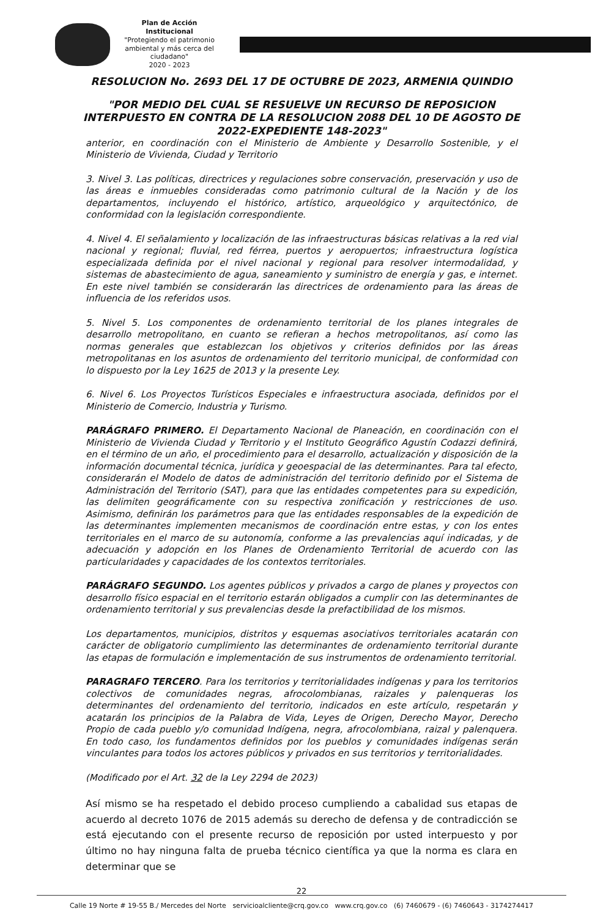Plan de Acción Institucional
"Protegiendo el patrimonio ambiental y más cerca del ciudadano"
2020 - 2023
RESOLUCION No. 2693 DEL 17 DE OCTUBRE DE 2023, ARMENIA QUINDIO
"POR MEDIO DEL CUAL SE RESUELVE UN RECURSO DE REPOSICION INTERPUESTO EN CONTRA DE LA RESOLUCION 2088 DEL 10 DE AGOSTO DE 2022-EXPEDIENTE 148-2023"
anterior, en coordinación con el Ministerio de Ambiente y Desarrollo Sostenible, y el Ministerio de Vivienda, Ciudad y Territorio
3. Nivel 3. Las políticas, directrices y regulaciones sobre conservación, preservación y uso de las áreas e inmuebles consideradas como patrimonio cultural de la Nación y de los departamentos, incluyendo el histórico, artístico, arqueológico y arquitectónico, de conformidad con la legislación correspondiente.
4. Nivel 4. El señalamiento y localización de las infraestructuras básicas relativas a la red vial nacional y regional; fluvial, red férrea, puertos y aeropuertos; infraestructura logística especializada definida por el nivel nacional y regional para resolver intermodalidad, y sistemas de abastecimiento de agua, saneamiento y suministro de energía y gas, e internet. En este nivel también se considerarán las directrices de ordenamiento para las áreas de influencia de los referidos usos.
5. Nivel 5. Los componentes de ordenamiento territorial de los planes integrales de desarrollo metropolitano, en cuanto se refieran a hechos metropolitanos, así como las normas generales que establezcan los objetivos y criterios definidos por las áreas metropolitanas en los asuntos de ordenamiento del territorio municipal, de conformidad con lo dispuesto por la Ley 1625 de 2013 y la presente Ley.
6. Nivel 6. Los Proyectos Turísticos Especiales e infraestructura asociada, definidos por el Ministerio de Comercio, Industria y Turismo.
PARÁGRAFO PRIMERO. El Departamento Nacional de Planeación, en coordinación con el Ministerio de Vivienda Ciudad y Territorio y el Instituto Geográfico Agustín Codazzi definirá, en el término de un año, el procedimiento para el desarrollo, actualización y disposición de la información documental técnica, jurídica y geoespacial de las determinantes. Para tal efecto, considerarán el Modelo de datos de administración del territorio definido por el Sistema de Administración del Territorio (SAT), para que las entidades competentes para su expedición, las delimiten geográficamente con su respectiva zonificación y restricciones de uso. Asimismo, definirán los parámetros para que las entidades responsables de la expedición de las determinantes implementen mecanismos de coordinación entre estas, y con los entes territoriales en el marco de su autonomía, conforme a las prevalencias aquí indicadas, y de adecuación y adopción en los Planes de Ordenamiento Territorial de acuerdo con las particularidades y capacidades de los contextos territoriales.
PARÁGRAFO SEGUNDO. Los agentes públicos y privados a cargo de planes y proyectos con desarrollo físico espacial en el territorio estarán obligados a cumplir con las determinantes de ordenamiento territorial y sus prevalencias desde la prefactibilidad de los mismos.
Los departamentos, municipios, distritos y esquemas asociativos territoriales acatarán con carácter de obligatorio cumplimiento las determinantes de ordenamiento territorial durante las etapas de formulación e implementación de sus instrumentos de ordenamiento territorial.
PARAGRAFO TERCERO. Para los territorios y territorialidades indígenas y para los territorios colectivos de comunidades negras, afrocolombianas, raizales y palenqueras los determinantes del ordenamiento del territorio, indicados en este artículo, respetarán y acatarán los principios de la Palabra de Vida, Leyes de Origen, Derecho Mayor, Derecho Propio de cada pueblo y/o comunidad Indígena, negra, afrocolombiana, raizal y palenquera. En todo caso, los fundamentos definidos por los pueblos y comunidades indígenas serán vinculantes para todos los actores públicos y privados en sus territorios y territorialidades.
(Modificado por el Art. 32 de la Ley 2294 de 2023)
Así mismo se ha respetado el debido proceso cumpliendo a cabalidad sus etapas de acuerdo al decreto 1076 de 2015 además su derecho de defensa y de contradicción se está ejecutando con el presente recurso de reposición por usted interpuesto y por último no hay ninguna falta de prueba técnico científica ya que la norma es clara en determinar que se
22
Calle 19 Norte # 19-55 B./ Mercedes del Norte servicioalcliente@crq.gov.co www.crq.gov.co (6) 7460679 - (6) 7460643 - 3174274417